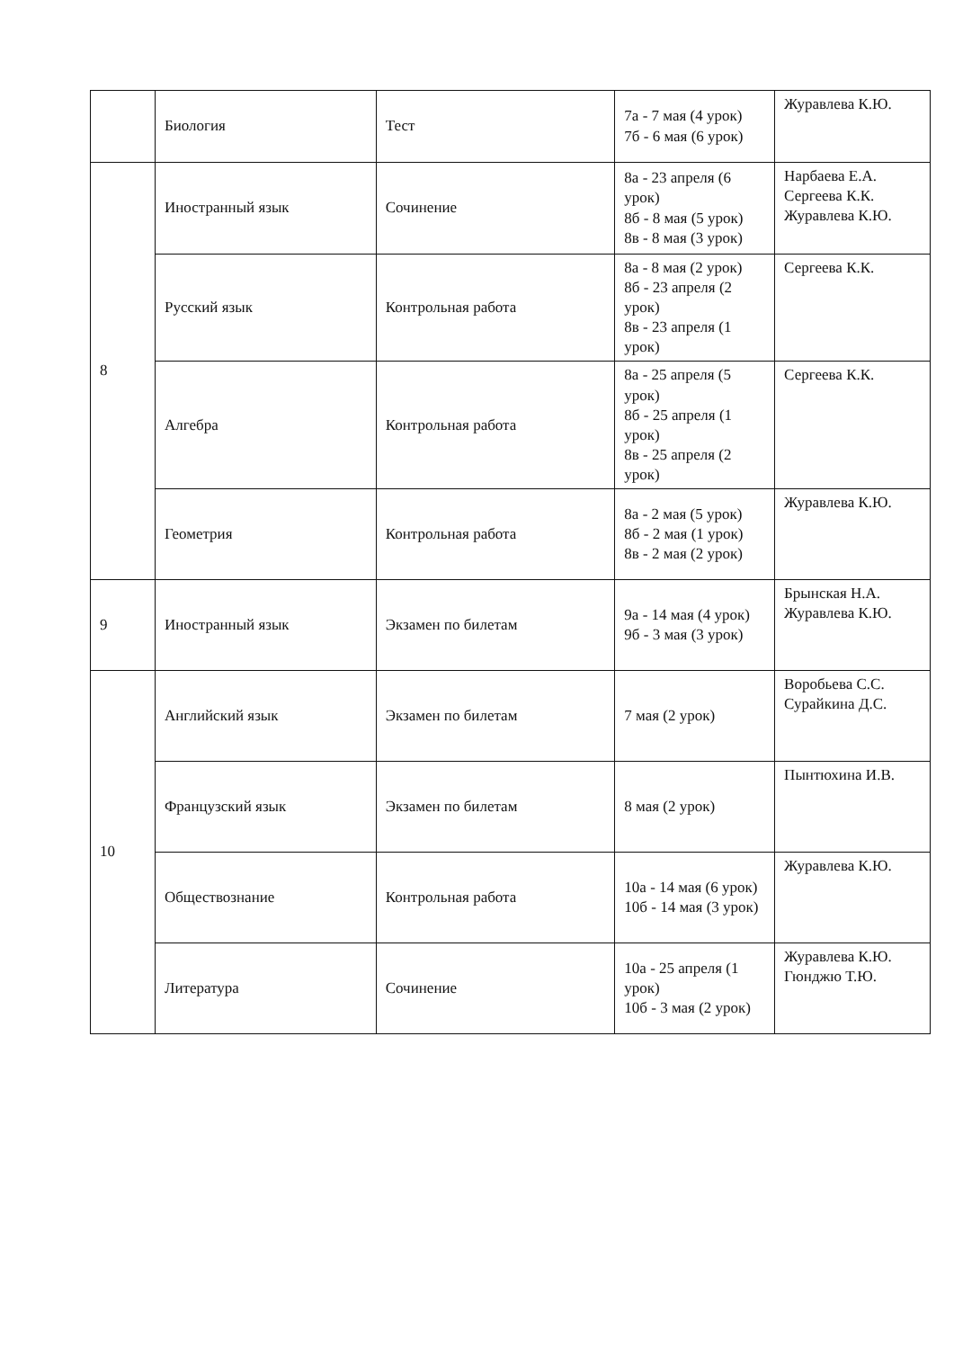| | Биология | Тест | 7а - 7 мая (4 урок) 7б - 6 мая (6 урок) | Журавлева К.Ю. |
| 8 | Иностранный язык | Сочинение | 8а - 23 апреля (6 урок) 8б - 8 мая (5 урок) 8в - 8 мая (3 урок) | Нарбаева Е.А. Сергеева К.К. Журавлева К.Ю. |
| | Русский язык | Контрольная работа | 8а - 8 мая (2 урок) 8б - 23 апреля (2 урок) 8в - 23 апреля (1 урок) | Сергеева К.К. |
| | Алгебра | Контрольная работа | 8а - 25 апреля (5 урок) 8б - 25 апреля (1 урок) 8в - 25 апреля (2 урок) | Сергеева К.К. |
| | Геометрия | Контрольная работа | 8а - 2 мая (5 урок) 8б - 2 мая (1 урок) 8в - 2 мая (2 урок) | Журавлева К.Ю. |
| 9 | Иностранный язык | Экзамен по билетам | 9а - 14 мая (4 урок) 9б - 3 мая (3 урок) | Брынская Н.А. Журавлева К.Ю. |
| 10 | Английский язык | Экзамен по билетам | 7 мая (2 урок) | Воробьева С.С. Сурайкина Д.С. |
| | Французский язык | Экзамен по билетам | 8 мая (2 урок) | Пынтюхина И.В. |
| | Обществознание | Контрольная работа | 10а - 14 мая (6 урок) 10б - 14 мая (3 урок) | Журавлева К.Ю. |
| | Литература | Сочинение | 10а - 25 апреля (1 урок) 10б - 3 мая (2 урок) | Журавлева К.Ю. Гюнджю Т.Ю. |